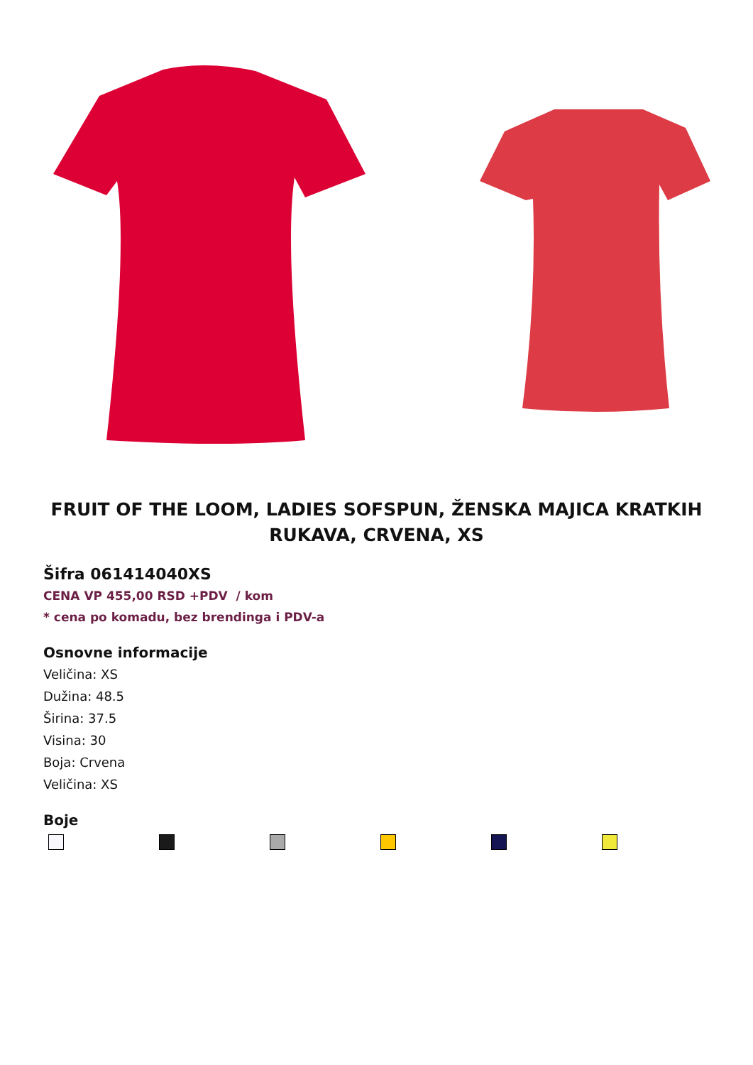FRUIT OF THE LOOM, LADIES SOFSPUN, ŽENSKA MAJICA KRATKIH RUKAVA, CRVENA, XS
Šifra 061414040XS
CENA VP 455,00 RSD +PDV / kom
* cena po komadu, bez brendinga i PDV-a
Osnovne informacije
Veličina: XS
Dužina: 48.5
Širina: 37.5
Visina: 30
Boja: Crvena
Veličina: XS
Boje